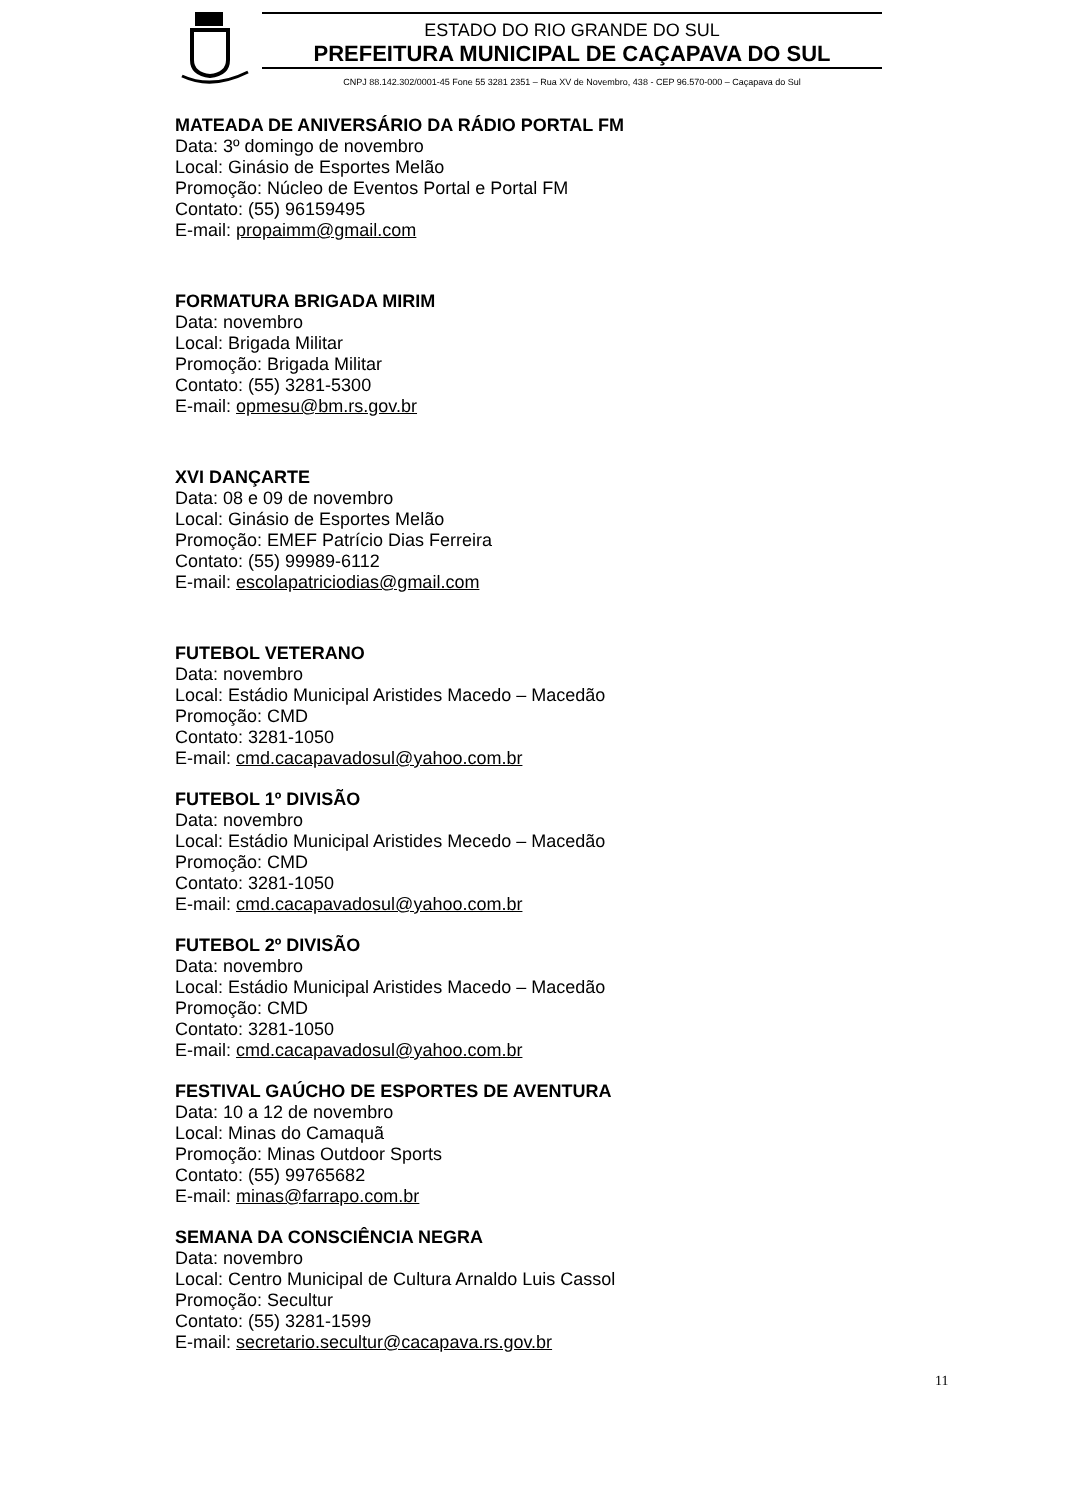ESTADO DO RIO GRANDE DO SUL
PREFEITURA MUNICIPAL DE CAÇAPAVA DO SUL
CNPJ 88.142.302/0001-45 Fone 55 3281 2351 – Rua XV de Novembro, 438 - CEP 96.570-000 – Caçapava do Sul
MATEADA DE ANIVERSÁRIO DA RÁDIO PORTAL FM
Data: 3º domingo de novembro
Local: Ginásio de Esportes Melão
Promoção: Núcleo de Eventos Portal e Portal FM
Contato: (55) 96159495
E-mail: propaimm@gmail.com
FORMATURA BRIGADA MIRIM
Data: novembro
Local: Brigada Militar
Promoção: Brigada Militar
Contato: (55) 3281-5300
E-mail: opmesu@bm.rs.gov.br
XVI DANÇARTE
Data: 08 e 09 de novembro
Local: Ginásio de Esportes Melão
Promoção: EMEF Patrício Dias Ferreira
Contato: (55) 99989-6112
E-mail: escolapatriciodias@gmail.com
FUTEBOL VETERANO
Data: novembro
Local: Estádio Municipal Aristides Macedo – Macedão
Promoção: CMD
Contato: 3281-1050
E-mail: cmd.cacapavadosul@yahoo.com.br
FUTEBOL 1º DIVISÃO
Data: novembro
Local: Estádio Municipal Aristides Mecedo – Macedão
Promoção: CMD
Contato: 3281-1050
E-mail: cmd.cacapavadosul@yahoo.com.br
FUTEBOL 2º DIVISÃO
Data: novembro
Local: Estádio Municipal Aristides Macedo – Macedão
Promoção: CMD
Contato: 3281-1050
E-mail: cmd.cacapavadosul@yahoo.com.br
FESTIVAL GAÚCHO DE ESPORTES DE AVENTURA
Data: 10 a 12 de novembro
Local: Minas do Camaquã
Promoção: Minas Outdoor Sports
Contato: (55) 99765682
E-mail: minas@farrapo.com.br
SEMANA DA CONSCIÊNCIA NEGRA
Data: novembro
Local: Centro Municipal de Cultura Arnaldo Luis Cassol
Promoção: Secultur
Contato: (55) 3281-1599
E-mail: secretario.secultur@cacapava.rs.gov.br
11